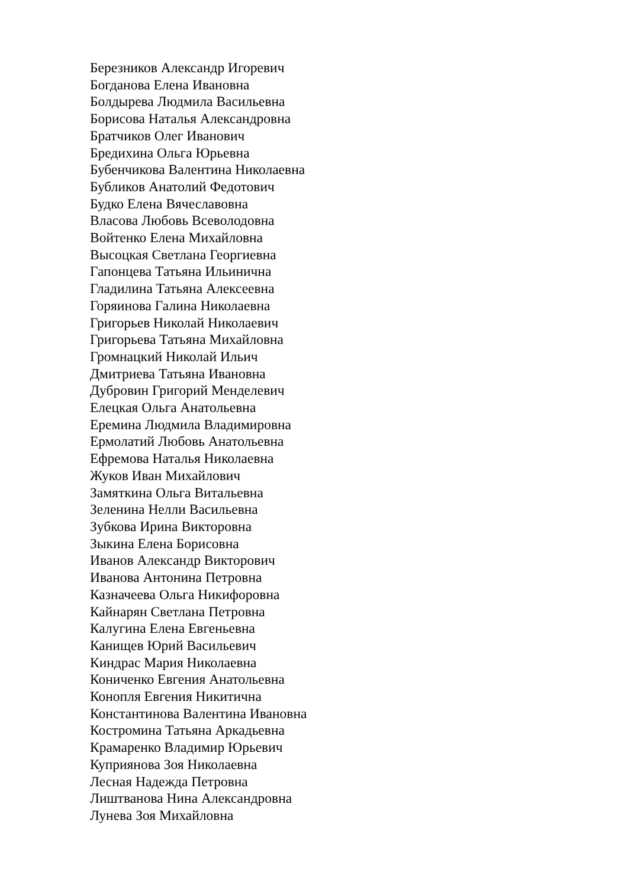Березников Александр Игоревич
Богданова Елена Ивановна
Болдырева Людмила Васильевна
Борисова Наталья Александровна
Братчиков Олег Иванович
Бредихина Ольга Юрьевна
Бубенчикова Валентина Николаевна
Бубликов Анатолий Федотович
Будко Елена Вячеславовна
Власова Любовь Всеволодовна
Войтенко Елена Михайловна
Высоцкая Светлана Георгиевна
Гапонцева Татьяна Ильинична
Гладилина Татьяна Алексеевна
Горяинова Галина Николаевна
Григорьев Николай Николаевич
Григорьева Татьяна Михайловна
Громнацкий Николай Ильич
Дмитриева Татьяна Ивановна
Дубровин Григорий Менделевич
Елецкая Ольга Анатольевна
Еремина Людмила Владимировна
Ермолатий Любовь Анатольевна
Ефремова Наталья Николаевна
Жуков Иван Михайлович
Замяткина Ольга Витальевна
Зеленина Нелли Васильевна
Зубкова Ирина Викторовна
Зыкина Елена Борисовна
Иванов Александр Викторович
Иванова Антонина Петровна
Казначеева Ольга Никифоровна
Кайнарян Светлана Петровна
Калугина Елена Евгеньевна
Канищев Юрий Васильевич
Киндрас Мария Николаевна
Кониченко Евгения Анатольевна
Конопля Евгения Никитична
Константинова Валентина Ивановна
Костромина Татьяна Аркадьевна
Крамаренко Владимир Юрьевич
Куприянова Зоя Николаевна
Лесная Надежда Петровна
Лиштванова Нина Александровна
Лунева Зоя Михайловна